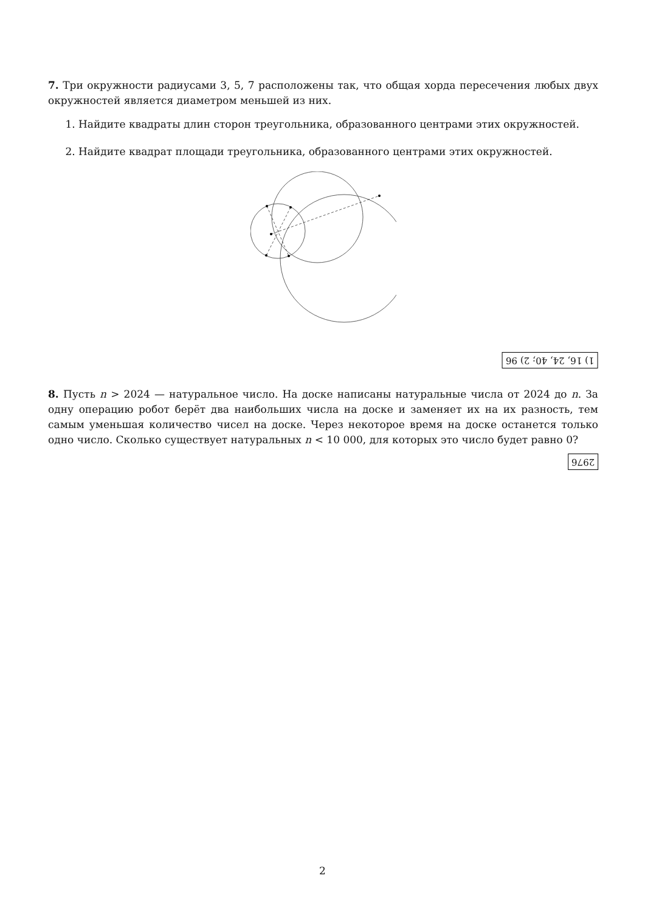7. Три окружности радиусами 3, 5, 7 расположены так, что общая хорда пересечения любых двух окружностей является диаметром меньшей из них.
1. Найдите квадраты длин сторон треугольника, образованного центрами этих окружностей.
2. Найдите квадрат площади треугольника, образованного центрами этих окружностей.
1) 16, 24, 40; 2) 96
8. Пусть n > 2024 — натуральное число. На доске написаны натуральные числа от 2024 до n. За одну операцию робот берёт два наибольших числа на доске и заменяет их на их разность, тем самым уменьшая количество чисел на доске. Через некоторое время на доске останется только одно число. Сколько существует натуральных n < 10 000, для которых это число будет равно 0?
2976
2